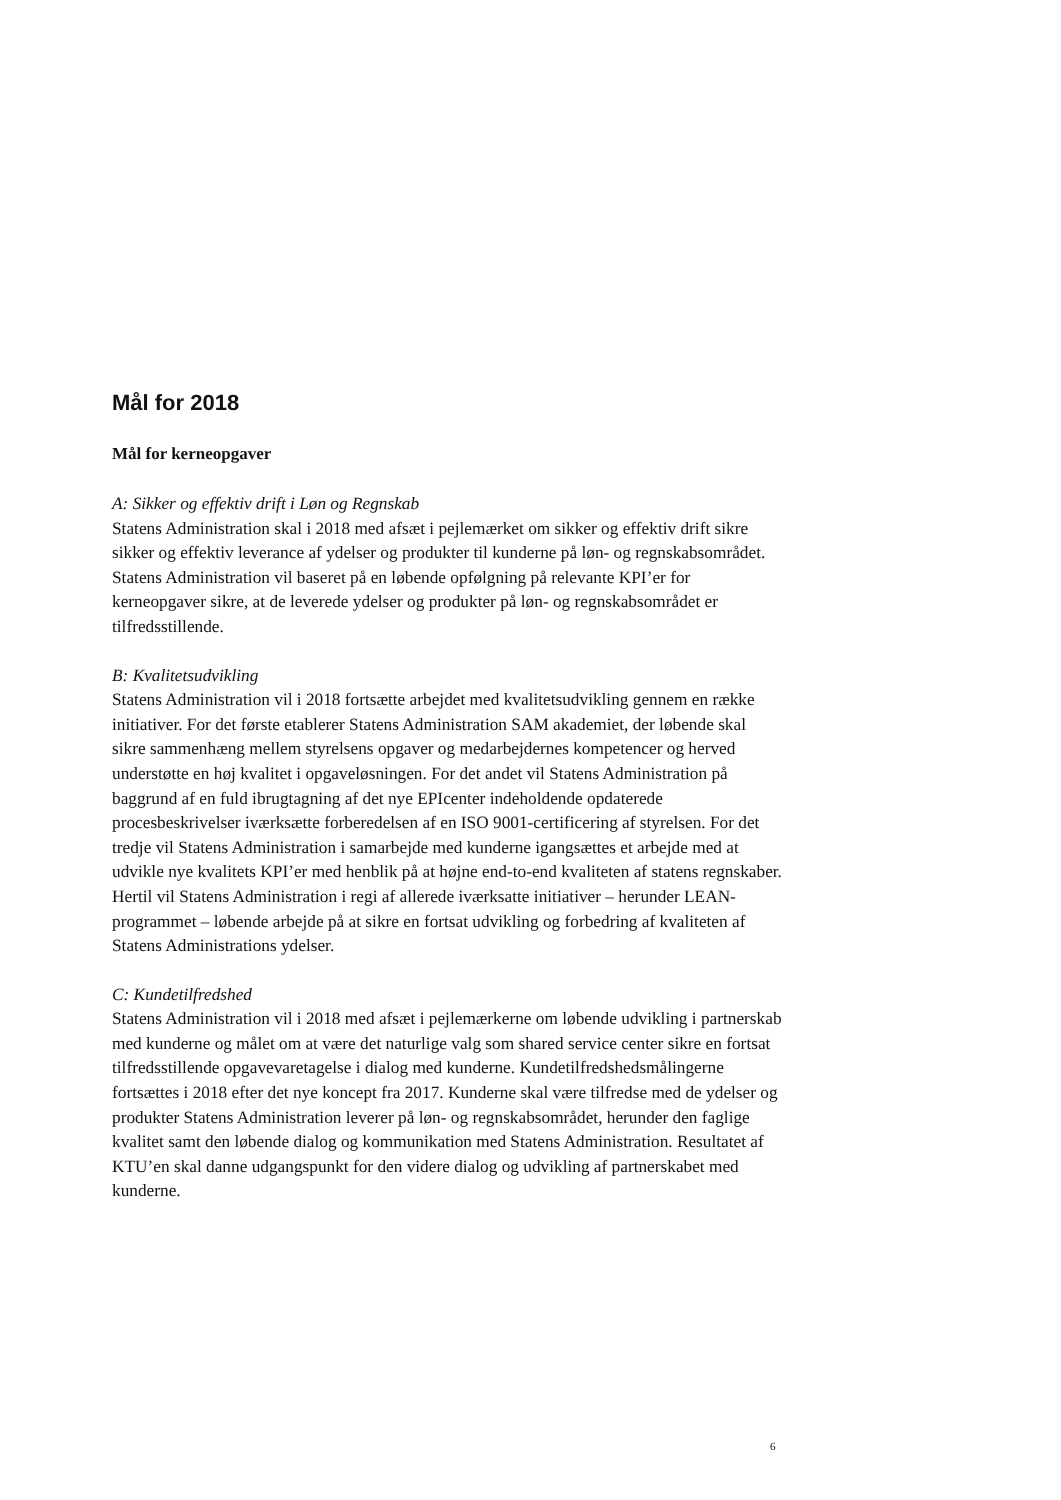Mål for 2018
Mål for kerneopgaver
A: Sikker og effektiv drift i Løn og Regnskab
Statens Administration skal i 2018 med afsæt i pejlemærket om sikker og effektiv drift sikre sikker og effektiv leverance af ydelser og produkter til kunderne på løn- og regnskabsområdet. Statens Administration vil baseret på en løbende opfølgning på relevante KPI’er for kerneopgaver sikre, at de leverede ydelser og produkter på løn- og regnskabsområdet er tilfredsstillende.
B: Kvalitetsudvikling
Statens Administration vil i 2018 fortsætte arbejdet med kvalitetsudvikling gennem en række initiativer. For det første etablerer Statens Administration SAM akademiet, der løbende skal sikre sammenhæng mellem styrelsens opgaver og medarbejdernes kompetencer og herved understøtte en høj kvalitet i opgaveløsningen. For det andet vil Statens Administration på baggrund af en fuld ibrugtagning af det nye EPIcenter indeholdende opdaterede procesbeskrivelser iværksætte forberedelsen af en ISO 9001-certificering af styrelsen. For det tredje vil Statens Administration i samarbejde med kunderne igangsættes et arbejde med at udvikle nye kvalitets KPI’er med henblik på at højne end-to-end kvaliteten af statens regnskaber. Hertil vil Statens Administration i regi af allerede iværksatte initiativer – herunder LEAN-programmet – løbende arbejde på at sikre en fortsat udvikling og forbedring af kvaliteten af Statens Administrations ydelser.
C: Kundetilfredshed
Statens Administration vil i 2018 med afsæt i pejlemærkerne om løbende udvikling i partnerskab med kunderne og målet om at være det naturlige valg som shared service center sikre en fortsat tilfredsstillende opgavevaretagelse i dialog med kunderne. Kundetilfredshedsmålingerne fortsættes i 2018 efter det nye koncept fra 2017. Kunderne skal være tilfredse med de ydelser og produkter Statens Administration leverer på løn- og regnskabsområdet, herunder den faglige kvalitet samt den løbende dialog og kommunikation med Statens Administration. Resultatet af KTU’en skal danne udgangspunkt for den videre dialog og udvikling af partnerskabet med kunderne.
6